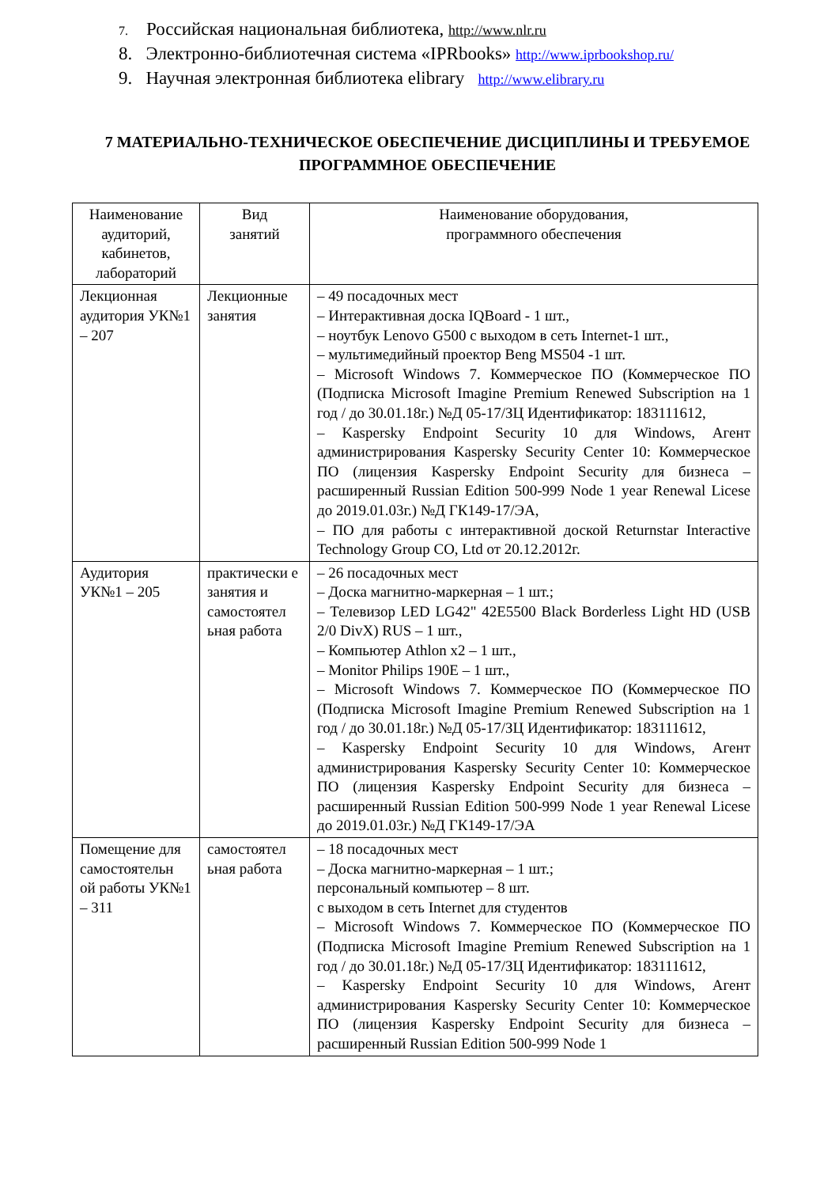7. Российская национальная библиотека, http://www.nlr.ru
8. Электронно-библиотечная система «IPRbooks» http://www.iprbookshop.ru/
9. Научная электронная библиотека elibrary http://www.elibrary.ru
7 МАТЕРИАЛЬНО-ТЕХНИЧЕСКОЕ ОБЕСПЕЧЕНИЕ ДИСЦИПЛИНЫ И ТРЕБУЕМОЕ ПРОГРАММНОЕ ОБЕСПЕЧЕНИЕ
| Наименование аудиторий, кабинетов, лабораторий | Вид занятий | Наименование оборудования, программного обеспечения |
| --- | --- | --- |
| Лекционная аудитория УК№1 – 207 | Лекционные занятия | – 49 посадочных мест – Интерактивная доска IQBoard - 1 шт., – ноутбук Lenovo G500 с выходом в сеть Internet-1 шт., – мультимедийный проектор Beng MS504 -1 шт. – Microsoft Windows 7. Коммерческое ПО (Коммерческое ПО (Подписка Microsoft Imagine Premium Renewed Subscription на 1 год / до 30.01.18г.) №Д 05-17/ЗЦ Идентификатор: 183111612, – Kaspersky Endpoint Security 10 для Windows, Агент администрирования Kaspersky Security Center 10: Коммерческое ПО (лицензия Kaspersky Endpoint Security для бизнеса – расширенный Russian Edition 500-999 Node 1 year Renewal Licese до 2019.01.03г.) №Д ГК149-17/ЭА, – ПО для работы с интерактивной доской Returnstar Interactive Technology Group CO, Ltd от 20.12.2012г. |
| Аудитория УК№1 – 205 | практически е занятия и самостоятел ьная работа | – 26 посадочных мест – Доска магнитно-маркерная – 1 шт.; – Телевизор LED LG42" 42E5500 Black Borderless Light HD (USB 2/0 DivX) RUS – 1 шт., – Компьютер Athlon x2 – 1 шт., – Monitor Philips 190E – 1 шт., – Microsoft Windows 7. Коммерческое ПО (Коммерческое ПО (Подписка Microsoft Imagine Premium Renewed Subscription на 1 год / до 30.01.18г.) №Д 05-17/ЗЦ Идентификатор: 183111612, – Kaspersky Endpoint Security 10 для Windows, Агент администрирования Kaspersky Security Center 10: Коммерческое ПО (лицензия Kaspersky Endpoint Security для бизнеса – расширенный Russian Edition 500-999 Node 1 year Renewal Licese до 2019.01.03г.) №Д ГК149-17/ЭА |
| Помещение для самостоятельн ой работы УК№1 – 311 | самостоятел ьная работа | – 18 посадочных мест – Доска магнитно-маркерная – 1 шт.; персональный компьютер – 8 шт. с выходом в сеть Internet для студентов – Microsoft Windows 7. Коммерческое ПО (Коммерческое ПО (Подписка Microsoft Imagine Premium Renewed Subscription на 1 год / до 30.01.18г.) №Д 05-17/ЗЦ Идентификатор: 183111612, – Kaspersky Endpoint Security 10 для Windows, Агент администрирования Kaspersky Security Center 10: Коммерческое ПО (лицензия Kaspersky Endpoint Security для бизнеса – расширенный Russian Edition 500-999 Node 1 |